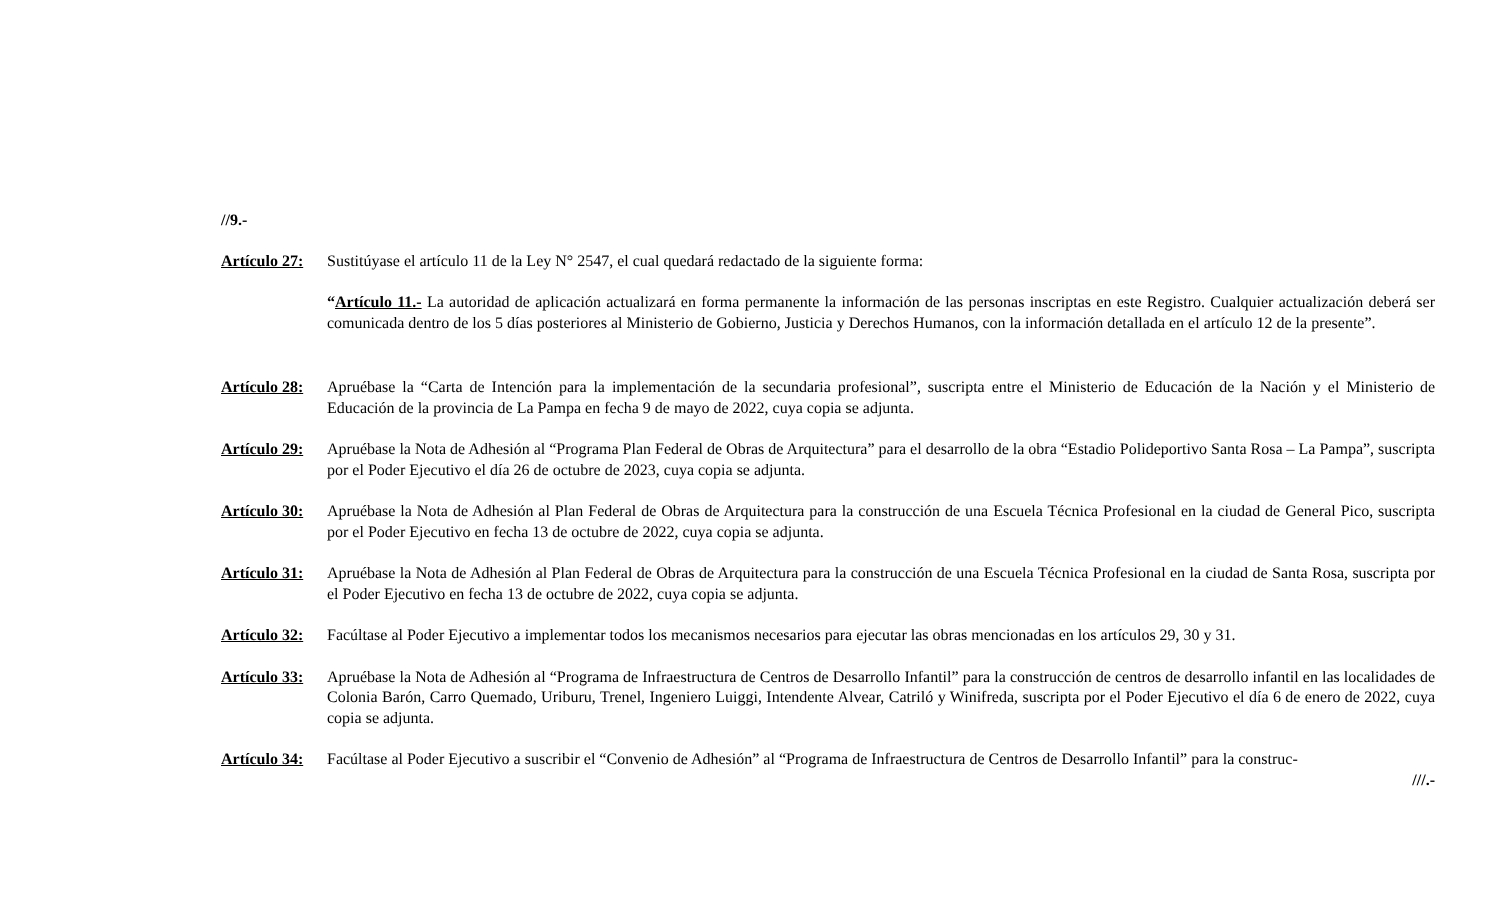//9.-
Artículo 27: Sustitúyase el artículo 11 de la Ley N° 2547, el cual quedará redactado de la siguiente forma:
“Artículo 11.- La autoridad de aplicación actualizará en forma permanente la información de las personas inscriptas en este Registro. Cualquier actualización deberá ser comunicada dentro de los 5 días posteriores al Ministerio de Gobierno, Justicia y Derechos Humanos, con la información detallada en el artículo 12 de la presente”.
Artículo 28: Apruébase la “Carta de Intención para la implementación de la secundaria profesional”, suscripta entre el Ministerio de Educación de la Nación y el Ministerio de Educación de la provincia de La Pampa en fecha 9 de mayo de 2022, cuya copia se adjunta.
Artículo 29: Apruébase la Nota de Adhesión al “Programa Plan Federal de Obras de Arquitectura” para el desarrollo de la obra “Estadio Polideportivo Santa Rosa – La Pampa”, suscripta por el Poder Ejecutivo el día 26 de octubre de 2023, cuya copia se adjunta.
Artículo 30: Apruébase la Nota de Adhesión al Plan Federal de Obras de Arquitectura para la construcción de una Escuela Técnica Profesional en la ciudad de General Pico, suscripta por el Poder Ejecutivo en fecha 13 de octubre de 2022, cuya copia se adjunta.
Artículo 31: Apruébase la Nota de Adhesión al Plan Federal de Obras de Arquitectura para la construcción de una Escuela Técnica Profesional en la ciudad de Santa Rosa, suscripta por el Poder Ejecutivo en fecha 13 de octubre de 2022, cuya copia se adjunta.
Artículo 32: Facúltase al Poder Ejecutivo a implementar todos los mecanismos necesarios para ejecutar las obras mencionadas en los artículos 29, 30 y 31.
Artículo 33: Apruébase la Nota de Adhesión al “Programa de Infraestructura de Centros de Desarrollo Infantil” para la construcción de centros de desarrollo infantil en las localidades de Colonia Barón, Carro Quemado, Uriburu, Trenel, Ingeniero Luiggi, Intendente Alvear, Catriló y Winifreda, suscripta por el Poder Ejecutivo el día 6 de enero de 2022, cuya copia se adjunta.
Artículo 34: Facúltase al Poder Ejecutivo a suscribir el “Convenio de Adhesión” al “Programa de Infraestructura de Centros de Desarrollo Infantil” para la construc-
///.-